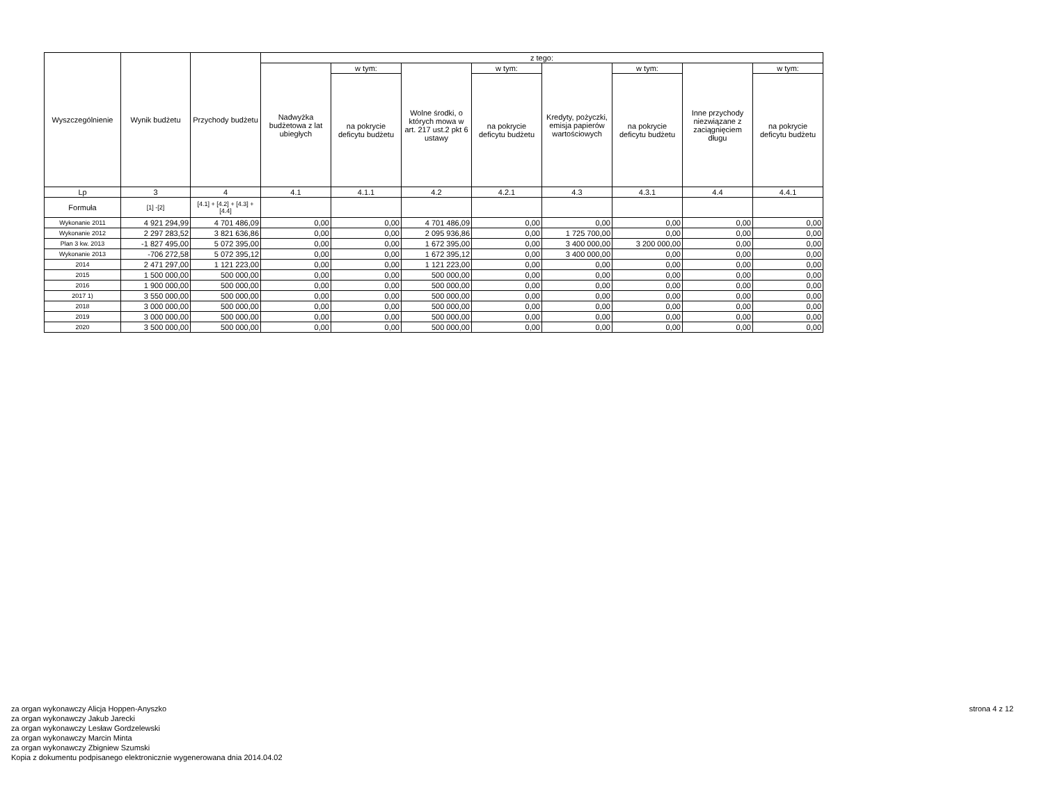| Wyszczególnienie | Wynik budżetu | Przychody budżetu | z tego: | | | | | | | |
| --- | --- | --- | --- | --- | --- | --- | --- | --- | --- | --- |
| | | | Nadwyżka budżetowa z lat ubiegłych | w tym: | Wolne środki, o których mowa w art. 217 ust.2 pkt 6 ustawy | w tym: | Kredyty, pożyczki, emisja papierów wartościowych | w tym: | Inne przychody niezwiązane z zaciągnięciem długu | w tym: |
| | | | | na pokrycie deficytu budżetu | | na pokrycie deficytu budżetu | | na pokrycie deficytu budżetu | | na pokrycie deficytu budżetu |
| Lp | 3 | 4 | 4.1 | 4.1.1 | 4.2 | 4.2.1 | 4.3 | 4.3.1 | 4.4 | 4.4.1 |
| Formuła | [1] -[2] | [4.1] + [4.2] + [4.3] + [4.4] | | | | | | | | |
| Wykonanie 2011 | 4 921 294,99 | 4 701 486,09 | 0,00 | 0,00 | 4 701 486,09 | 0,00 | 0,00 | 0,00 | 0,00 | 0,00 |
| Wykonanie 2012 | 2 297 283,52 | 3 821 636,86 | 0,00 | 0,00 | 2 095 936,86 | 0,00 | 1 725 700,00 | 0,00 | 0,00 | 0,00 |
| Plan 3 kw. 2013 | -1 827 495,00 | 5 072 395,00 | 0,00 | 0,00 | 1 672 395,00 | 0,00 | 3 400 000,00 | 3 200 000,00 | 0,00 | 0,00 |
| Wykonanie 2013 | -706 272,58 | 5 072 395,12 | 0,00 | 0,00 | 1 672 395,12 | 0,00 | 3 400 000,00 | 0,00 | 0,00 | 0,00 |
| 2014 | 2 471 297,00 | 1 121 223,00 | 0,00 | 0,00 | 1 121 223,00 | 0,00 | 0,00 | 0,00 | 0,00 | 0,00 |
| 2015 | 1 500 000,00 | 500 000,00 | 0,00 | 0,00 | 500 000,00 | 0,00 | 0,00 | 0,00 | 0,00 | 0,00 |
| 2016 | 1 900 000,00 | 500 000,00 | 0,00 | 0,00 | 500 000,00 | 0,00 | 0,00 | 0,00 | 0,00 | 0,00 |
| 2017 1) | 3 550 000,00 | 500 000,00 | 0,00 | 0,00 | 500 000,00 | 0,00 | 0,00 | 0,00 | 0,00 | 0,00 |
| 2018 | 3 000 000,00 | 500 000,00 | 0,00 | 0,00 | 500 000,00 | 0,00 | 0,00 | 0,00 | 0,00 | 0,00 |
| 2019 | 3 000 000,00 | 500 000,00 | 0,00 | 0,00 | 500 000,00 | 0,00 | 0,00 | 0,00 | 0,00 | 0,00 |
| 2020 | 3 500 000,00 | 500 000,00 | 0,00 | 0,00 | 500 000,00 | 0,00 | 0,00 | 0,00 | 0,00 | 0,00 |
za organ wykonawczy Alicja Hoppen-Anyszko
za organ wykonawczy Jakub Jarecki
za organ wykonawczy Lesław Gordzelewski
za organ wykonawczy Marcin Minta
za organ wykonawczy Zbigniew Szumski
Kopia z dokumentu podpisanego elektronicznie wygenerowana dnia 2014.04.02
strona 4 z 12